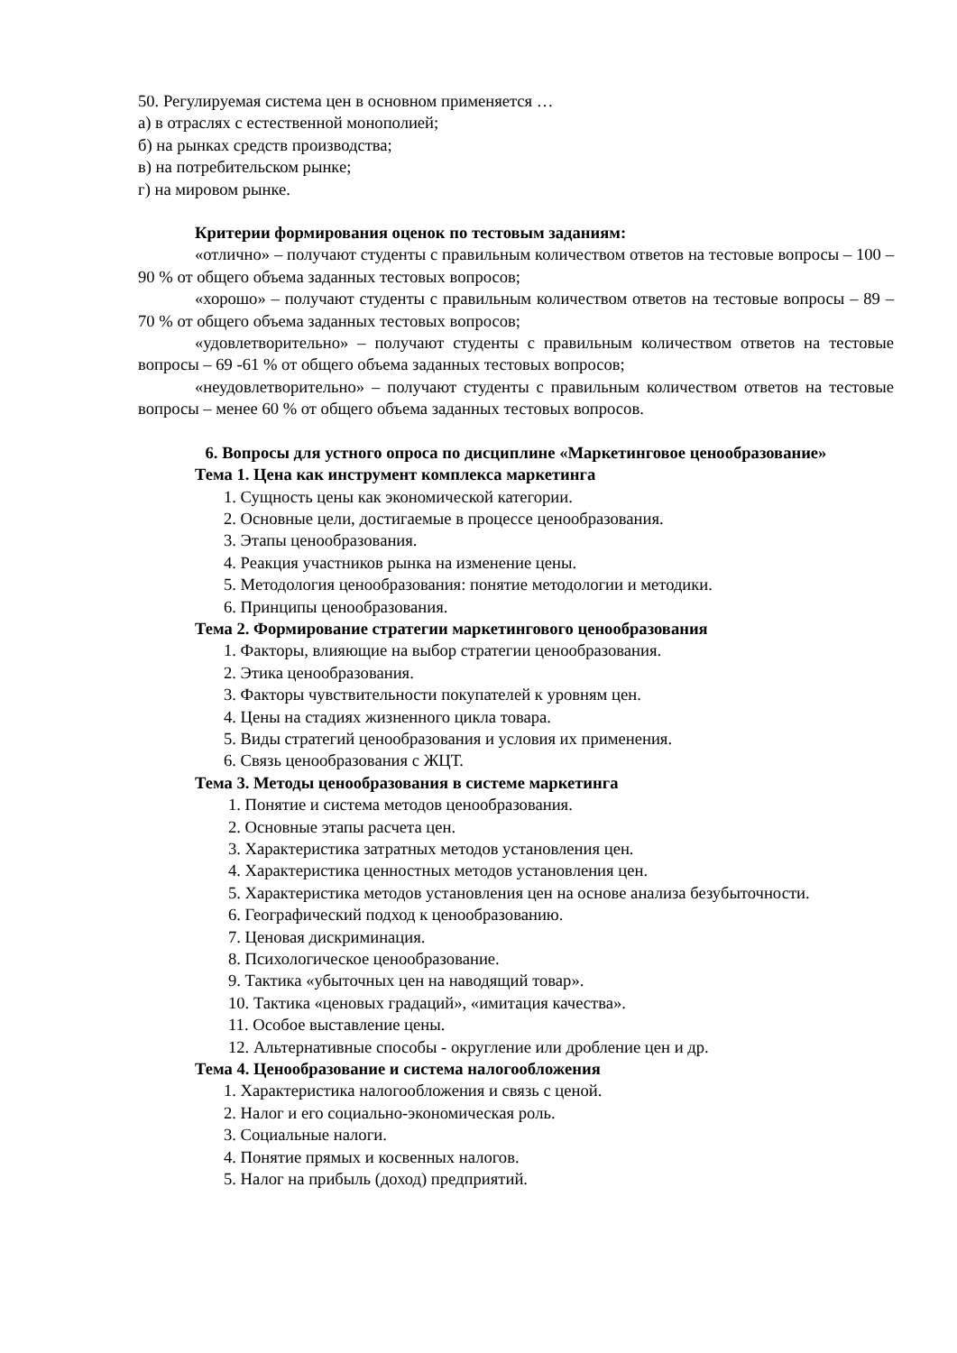50. Регулируемая система цен в основном применяется …
а) в отраслях с естественной монополией;
б) на рынках средств производства;
в) на потребительском рынке;
г) на мировом рынке.
Критерии формирования оценок по тестовым заданиям:
«отлично» – получают студенты с правильным количеством ответов на тестовые вопросы – 100 – 90 % от общего объема заданных тестовых вопросов;
«хорошо» – получают студенты с правильным количеством ответов на тестовые вопросы – 89 – 70 % от общего объема заданных тестовых вопросов;
«удовлетворительно» – получают студенты с правильным количеством ответов на тестовые вопросы – 69 -61 % от общего объема заданных тестовых вопросов;
«неудовлетворительно» – получают студенты с правильным количеством ответов на тестовые вопросы – менее 60 % от общего объема заданных тестовых вопросов.
6. Вопросы для устного опроса по дисциплине «Маркетинговое ценообразование»
Тема 1. Цена как инструмент комплекса маркетинга
1. Сущность цены как экономической категории.
2. Основные цели, достигаемые в процессе ценообразования.
3. Этапы ценообразования.
4. Реакция участников рынка на изменение цены.
5. Методология ценообразования: понятие методологии и методики.
6. Принципы ценообразования.
Тема 2. Формирование стратегии маркетингового ценообразования
1. Факторы, влияющие на выбор стратегии ценообразования.
2. Этика ценообразования.
3. Факторы чувствительности покупателей к уровням цен.
4. Цены на стадиях жизненного цикла товара.
5. Виды стратегий ценообразования и условия их применения.
6. Связь ценообразования с ЖЦТ.
Тема 3. Методы ценообразования в системе маркетинга
1. Понятие и система методов ценообразования.
2. Основные этапы расчета цен.
3. Характеристика затратных методов установления цен.
4. Характеристика ценностных методов установления цен.
5. Характеристика методов установления цен на основе анализа безубыточности.
6. Географический подход к ценообразованию.
7. Ценовая дискриминация.
8. Психологическое ценообразование.
9. Тактика «убыточных цен на наводящий товар».
10. Тактика «ценовых градаций», «имитация качества».
11. Особое выставление цены.
12. Альтернативные способы - округление или дробление цен и др.
Тема 4. Ценообразование и система налогообложения
1. Характеристика налогообложения и связь с ценой.
2. Налог и его социально-экономическая роль.
3. Социальные налоги.
4. Понятие прямых и косвенных налогов.
5. Налог на прибыль (доход) предприятий.